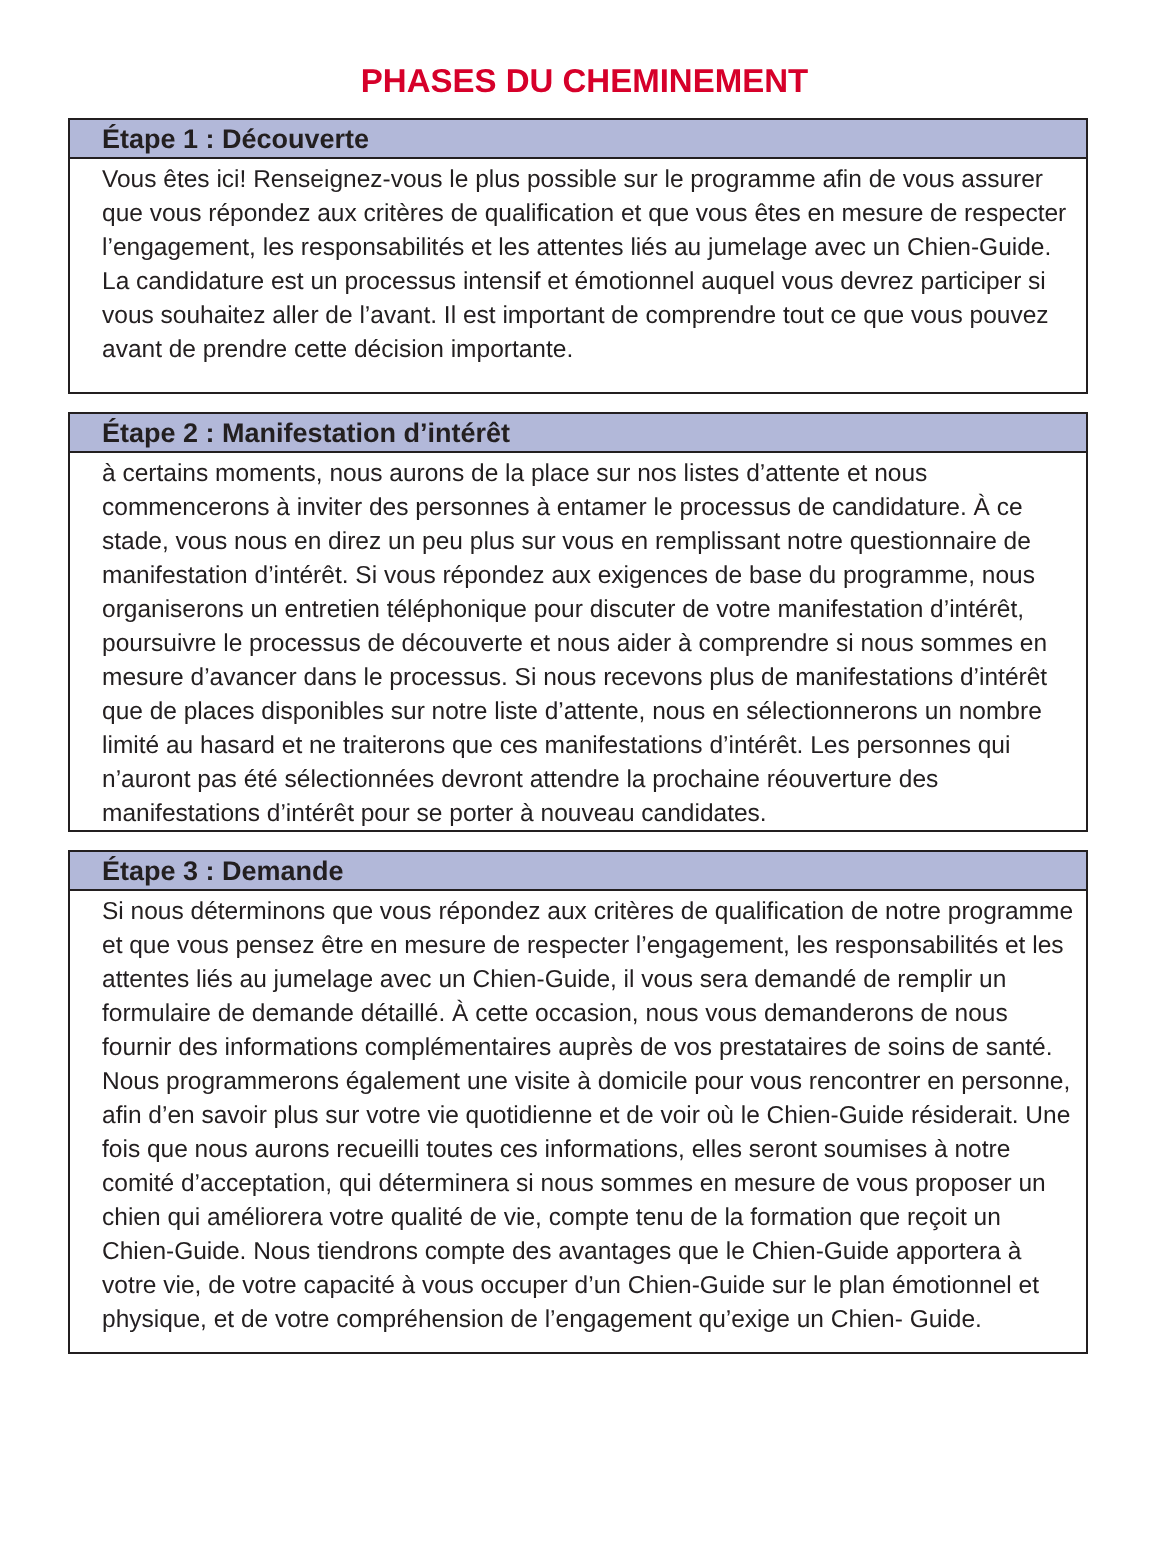PHASES DU CHEMINEMENT
Étape 1 : Découverte
Vous êtes ici! Renseignez-vous le plus possible sur le programme afin de vous assurer que vous répondez aux critères de qualification et que vous êtes en mesure de respecter l’engagement, les responsabilités et les attentes liés au jumelage avec un Chien-Guide. La candidature est un processus intensif et émotionnel auquel vous devrez participer si vous souhaitez aller de l’avant. Il est important de comprendre tout ce que vous pouvez avant de prendre cette décision importante.
Étape 2 : Manifestation d’intérêt
à certains moments, nous aurons de la place sur nos listes d’attente et nous commencerons à inviter des personnes à entamer le processus de candidature. À ce stade, vous nous en direz un peu plus sur vous en remplissant notre questionnaire de manifestation d’intérêt. Si vous répondez aux exigences de base du programme, nous organiserons un entretien téléphonique pour discuter de votre manifestation d’intérêt, poursuivre le processus de découverte et nous aider à comprendre si nous sommes en mesure d’avancer dans le processus. Si nous recevons plus de manifestations d’intérêt que de places disponibles sur notre liste d’attente, nous en sélectionnerons un nombre limité au hasard et ne traiterons que ces manifestations d’intérêt. Les personnes qui n’auront pas été sélectionnées devront attendre la prochaine réouverture des manifestations d’intérêt pour se porter à nouveau candidates.
Étape 3 : Demande
Si nous déterminons que vous répondez aux critères de qualification de notre programme et que vous pensez être en mesure de respecter l’engagement, les responsabilités et les attentes liés au jumelage avec un Chien-Guide, il vous sera demandé de remplir un formulaire de demande détaillé. À cette occasion, nous vous demanderons de nous fournir des informations complémentaires auprès de vos prestataires de soins de santé. Nous programmerons également une visite à domicile pour vous rencontrer en personne, afin d’en savoir plus sur votre vie quotidienne et de voir où le Chien-Guide résiderait. Une fois que nous aurons recueilli toutes ces informations, elles seront soumises à notre comité d’acceptation, qui déterminera si nous sommes en mesure de vous proposer un chien qui améliorera votre qualité de vie, compte tenu de la formation que reçoit un Chien-Guide. Nous tiendrons compte des avantages que le Chien-Guide apportera à votre vie, de votre capacité à vous occuper d’un Chien-Guide sur le plan émotionnel et physique, et de votre compréhension de l’engagement qu’exige un Chien- Guide.